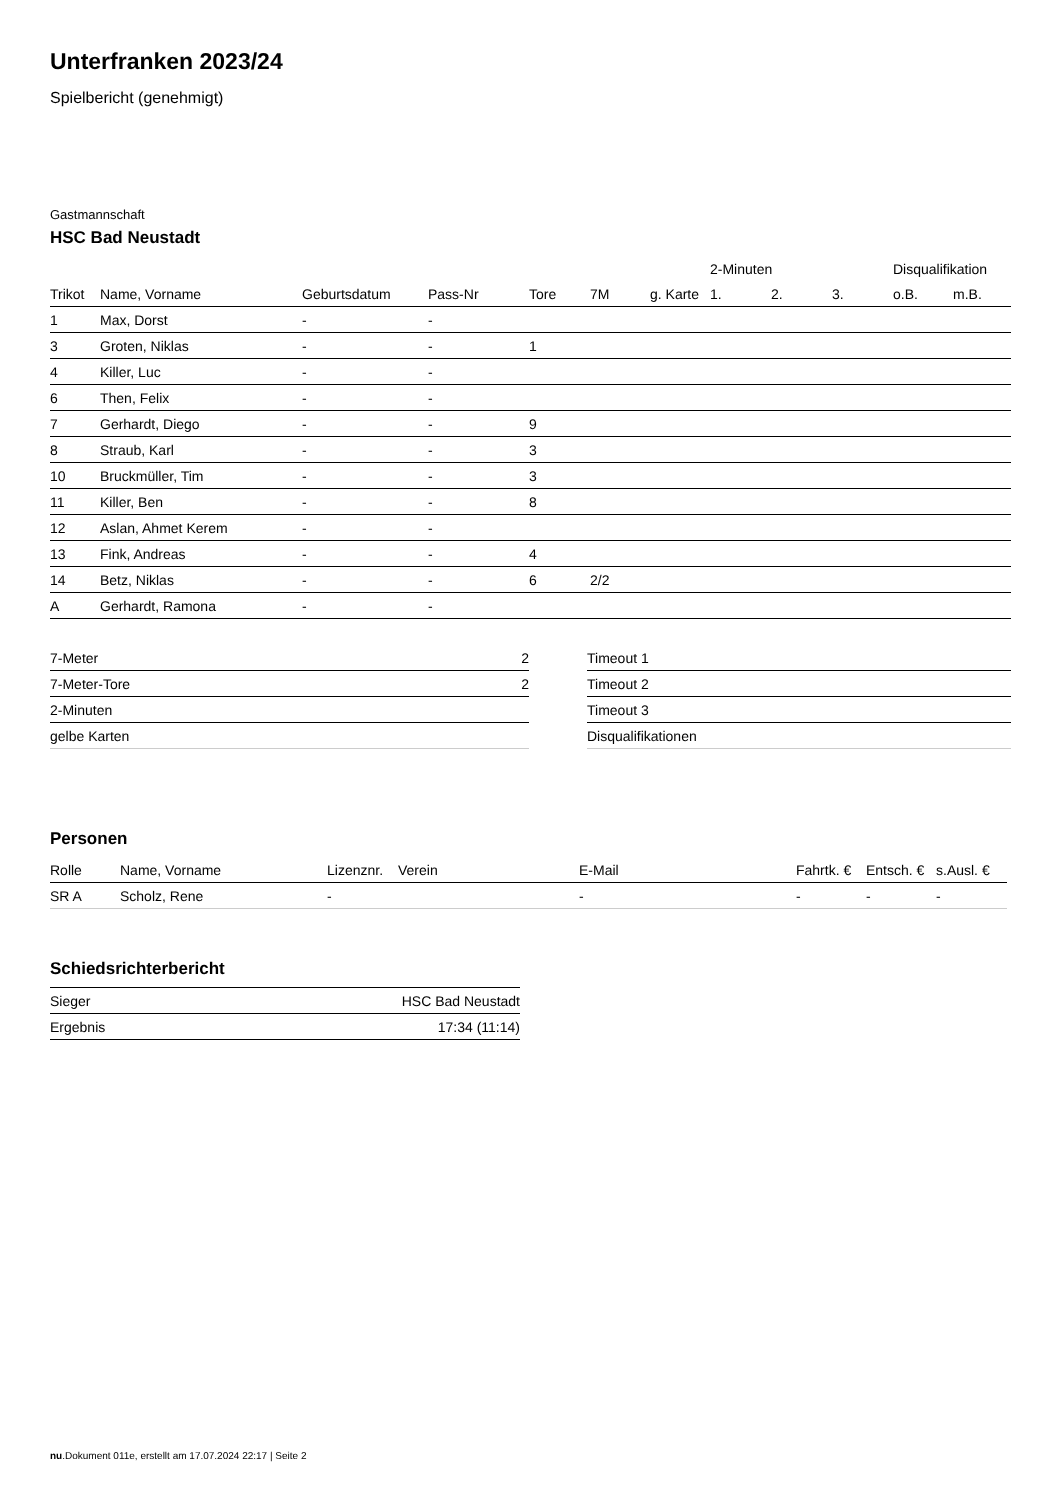Unterfranken 2023/24
Spielbericht (genehmigt)
Gastmannschaft
HSC Bad Neustadt
| | | | | | | | 2-Minuten | | | Disqualifikation | |
| --- | --- | --- | --- | --- | --- | --- | --- | --- | --- | --- | --- |
| Trikot | Name, Vorname | Geburtsdatum | Pass-Nr | Tore | 7M | g. Karte | 1. | 2. | 3. | o.B. | m.B. |
| 1 | Max, Dorst | - | - | | | | | | | | |
| 3 | Groten, Niklas | - | - | 1 | | | | | | | |
| 4 | Killer, Luc | - | - | | | | | | | | |
| 6 | Then, Felix | - | - | | | | | | | | |
| 7 | Gerhardt, Diego | - | - | 9 | | | | | | | |
| 8 | Straub, Karl | - | - | 3 | | | | | | | |
| 10 | Bruckmüller, Tim | - | - | 3 | | | | | | | |
| 11 | Killer, Ben | - | - | 8 | | | | | | | |
| 12 | Aslan, Ahmet Kerem | - | - | | | | | | | | |
| 13 | Fink, Andreas | - | - | 4 | | | | | | | |
| 14 | Betz, Niklas | - | - | 6 | 2/2 | | | | | | |
| A | Gerhardt, Ramona | - | - | | | | | | | | |
| 7-Meter | 2 |
| 7-Meter-Tore | 2 |
| 2-Minuten | |
| gelbe Karten | |
| Timeout 1 |
| Timeout 2 |
| Timeout 3 |
| Disqualifikationen |
Personen
| Rolle | Name, Vorname | Lizenznr. | Verein | E-Mail | Fahrtk. € | Entsch. € | s.Ausl. € |
| --- | --- | --- | --- | --- | --- | --- | --- |
| SR A | Scholz, Rene | - | | - | - | - | - |
Schiedsrichterbericht
| Sieger | HSC Bad Neustadt |
| Ergebnis | 17:34 (11:14) |
nu.Dokument 011e, erstellt am 17.07.2024 22:17 | Seite 2